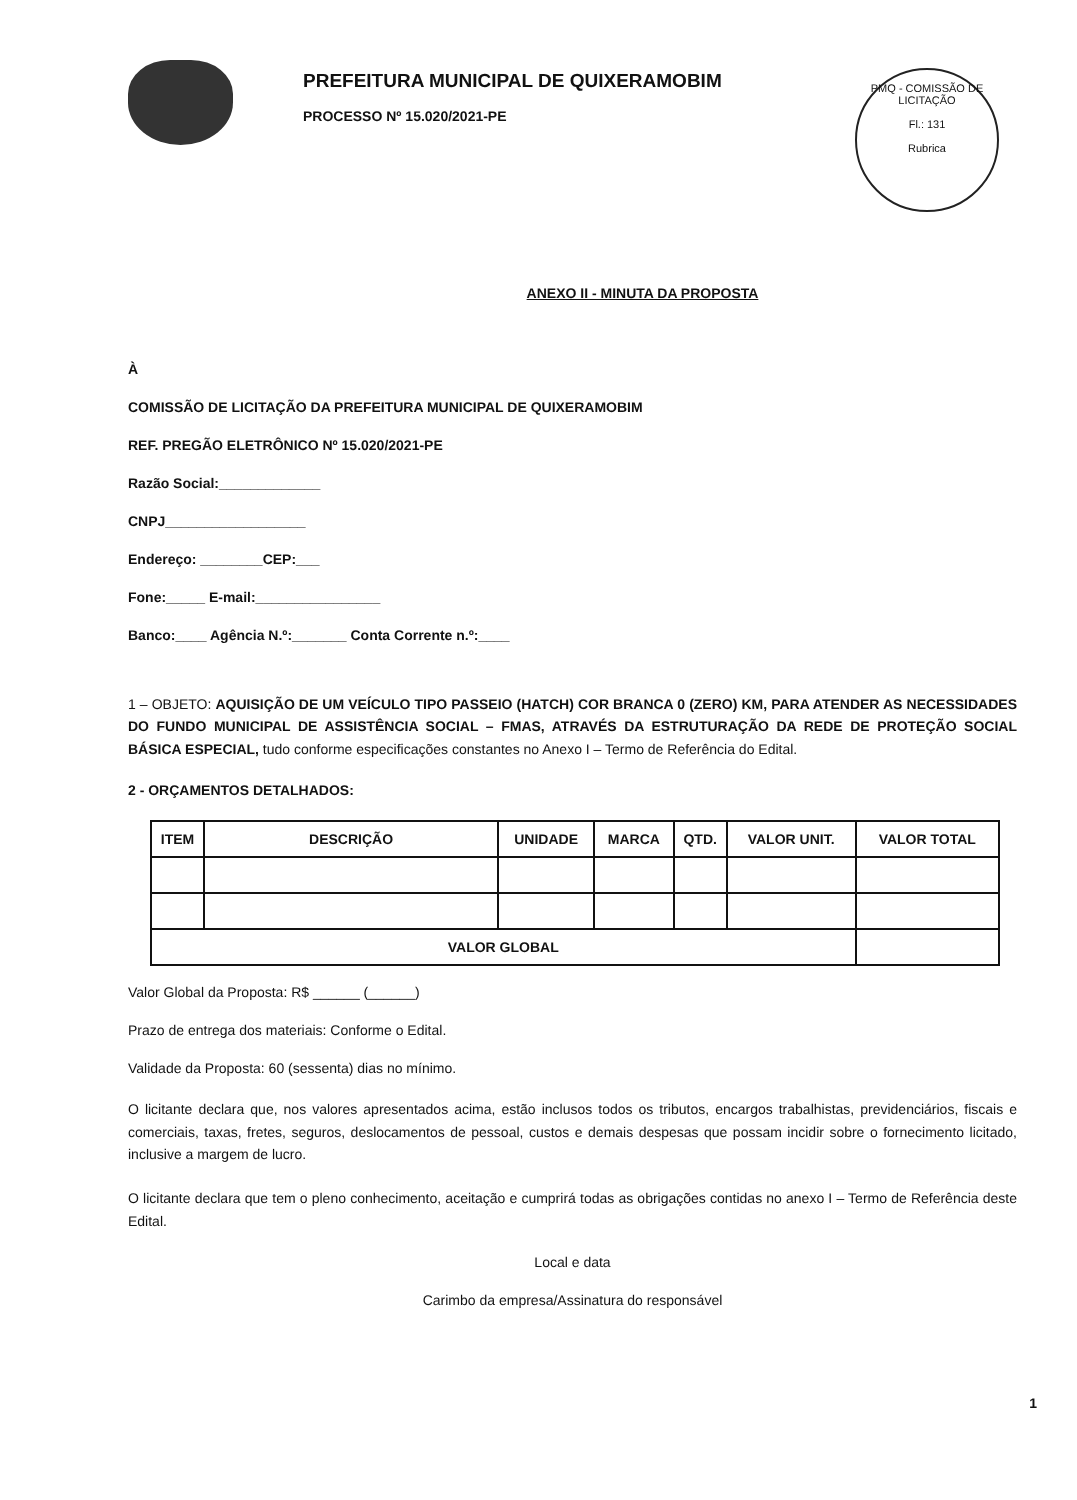PREFEITURA MUNICIPAL DE QUIXERAMOBIM
PROCESSO Nº 15.020/2021-PE
PMQ - COMISSÃO DE LICITAÇÃO
Fl.: 131
Rubrica
ANEXO II - MINUTA DA PROPOSTA
À
COMISSÃO DE LICITAÇÃO DA PREFEITURA MUNICIPAL DE QUIXERAMOBIM
REF. PREGÃO ELETRÔNICO Nº 15.020/2021-PE
Razão Social:_____________
CNPJ__________________
Endereço: ________CEP:___
Fone:_____ E-mail:________________
Banco:____ Agência N.º:_______ Conta Corrente n.º:____
1 – OBJETO: AQUISIÇÃO DE UM VEÍCULO TIPO PASSEIO (HATCH) COR BRANCA 0 (ZERO) KM, PARA ATENDER AS NECESSIDADES DO FUNDO MUNICIPAL DE ASSISTÊNCIA SOCIAL – FMAS, ATRAVÉS DA ESTRUTURAÇÃO DA REDE DE PROTEÇÃO SOCIAL BÁSICA ESPECIAL, tudo conforme especificações constantes no Anexo I – Termo de Referência do Edital.
2 - ORÇAMENTOS DETALHADOS:
| ITEM | DESCRIÇÃO | UNIDADE | MARCA | QTD. | VALOR UNIT. | VALOR TOTAL |
| --- | --- | --- | --- | --- | --- | --- |
| VALOR GLOBAL | | | | | | |
Valor Global da Proposta: R$ ______ (______)
Prazo de entrega dos materiais: Conforme o Edital.
Validade da Proposta: 60 (sessenta) dias no mínimo.
O licitante declara que, nos valores apresentados acima, estão inclusos todos os tributos, encargos trabalhistas, previdenciários, fiscais e comerciais, taxas, fretes, seguros, deslocamentos de pessoal, custos e demais despesas que possam incidir sobre o fornecimento licitado, inclusive a margem de lucro.
O licitante declara que tem o pleno conhecimento, aceitação e cumprirá todas as obrigações contidas no anexo I – Termo de Referência deste Edital.
Local e data
Carimbo da empresa/Assinatura do responsável
1